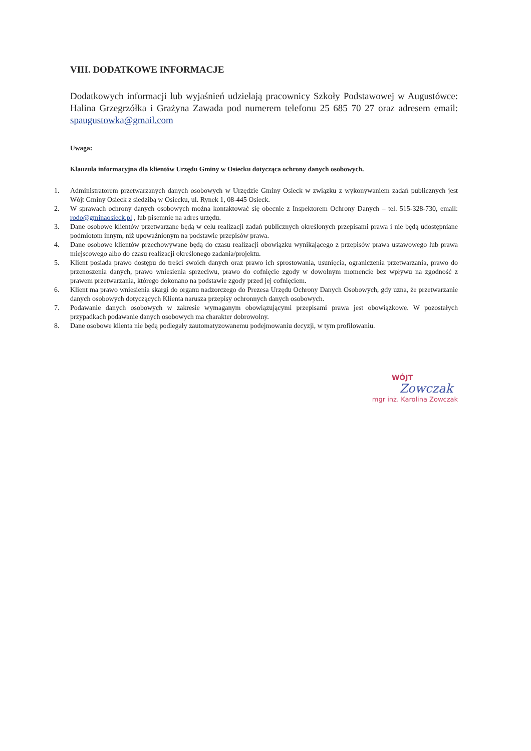VIII. DODATKOWE INFORMACJE
Dodatkowych informacji lub wyjaśnień udzielają pracownicy Szkoły Podstawowej w Augustówce: Halina Grzegrzółka i Grażyna Zawada pod numerem telefonu 25 685 70 27 oraz adresem email: spaugustowka@gmail.com
Uwaga:
Klauzula informacyjna dla klientów Urzędu Gminy w Osiecku dotycząca ochrony danych osobowych.
1. Administratorem przetwarzanych danych osobowych w Urzędzie Gminy Osieck w związku z wykonywaniem zadań publicznych jest Wójt Gminy Osieck z siedzibą w Osiecku, ul. Rynek 1, 08-445 Osieck.
2. W sprawach ochrony danych osobowych można kontaktować się obecnie z Inspektorem Ochrony Danych – tel. 515-328-730, email: rodo@gminaosieck.pl , lub pisemnie na adres urzędu.
3. Dane osobowe klientów przetwarzane będą w celu realizacji zadań publicznych określonych przepisami prawa i nie będą udostępniane podmiotom innym, niż upoważnionym na podstawie przepisów prawa.
4. Dane osobowe klientów przechowywane będą do czasu realizacji obowiązku wynikającego z przepisów prawa ustawowego lub prawa miejscowego albo do czasu realizacji określonego zadania/projektu.
5. Klient posiada prawo dostępu do treści swoich danych oraz prawo ich sprostowania, usunięcia, ograniczenia przetwarzania, prawo do przenoszenia danych, prawo wniesienia sprzeciwu, prawo do cofnięcie zgody w dowolnym momencie bez wpływu na zgodność z prawem przetwarzania, którego dokonano na podstawie zgody przed jej cofnięciem.
6. Klient ma prawo wniesienia skargi do organu nadzorczego do Prezesa Urzędu Ochrony Danych Osobowych, gdy uzna, że przetwarzanie danych osobowych dotyczących Klienta narusza przepisy ochronnych danych osobowych.
7. Podawanie danych osobowych w zakresie wymaganym obowiązującymi przepisami prawa jest obowiązkowe. W pozostałych przypadkach podawanie danych osobowych ma charakter dobrowolny.
8. Dane osobowe klienta nie będą podlegały zautomatyzowanemu podejmowaniu decyzji, w tym profilowaniu.
WÓJT
Zowczak
mgr inż. Karolina Zowczak